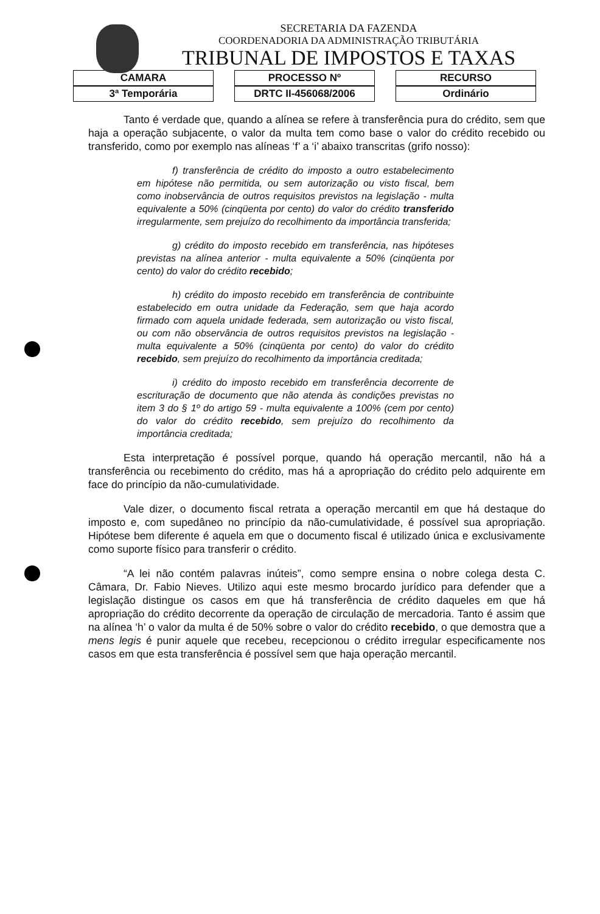SECRETARIA DA FAZENDA
COORDENADORIA DA ADMINISTRAÇÃO TRIBUTÁRIA
TRIBUNAL DE IMPOSTOS E TAXAS
| CAMARA | PROCESSO Nº | RECURSO |
| 3ª Temporária | DRTC II-456068/2006 | Ordinário |
Tanto é verdade que, quando a alínea se refere à transferência pura do crédito, sem que haja a operação subjacente, o valor da multa tem como base o valor do crédito recebido ou transferido, como por exemplo nas alíneas ‘f’ a ‘i’ abaixo transcritas (grifo nosso):
f) transferência de crédito do imposto a outro estabelecimento em hipótese não permitida, ou sem autorização ou visto fiscal, bem como inobservância de outros requisitos previstos na legislação - multa equivalente a 50% (cinqüenta por cento) do valor do crédito transferido irregularmente, sem prejuízo do recolhimento da importância transferida;
g) crédito do imposto recebido em transferência, nas hipóteses previstas na alínea anterior - multa equivalente a 50% (cinqüenta por cento) do valor do crédito recebido;
h) crédito do imposto recebido em transferência de contribuinte estabelecido em outra unidade da Federação, sem que haja acordo firmado com aquela unidade federada, sem autorização ou visto fiscal, ou com não observância de outros requisitos previstos na legislação - multa equivalente a 50% (cinqüenta por cento) do valor do crédito recebido, sem prejuízo do recolhimento da importância creditada;
i) crédito do imposto recebido em transferência decorrente de escrituração de documento que não atenda às condições previstas no item 3 do § 1º do artigo 59 - multa equivalente a 100% (cem por cento) do valor do crédito recebido, sem prejuízo do recolhimento da importância creditada;
Esta interpretação é possível porque, quando há operação mercantil, não há a transferência ou recebimento do crédito, mas há a apropriação do crédito pelo adquirente em face do princípio da não-cumulatividade.
Vale dizer, o documento fiscal retrata a operação mercantil em que há destaque do imposto e, com supedâneo no princípio da não-cumulatividade, é possível sua apropriação. Hipótese bem diferente é aquela em que o documento fiscal é utilizado única e exclusivamente como suporte físico para transferir o crédito.
“A lei não contém palavras inúteis”, como sempre ensina o nobre colega desta C. Câmara, Dr. Fabio Nieves. Utilizo aqui este mesmo brocardo jurídico para defender que a legislação distingue os casos em que há transferência de crédito daqueles em que há apropriação do crédito decorrente da operação de circulação de mercadoria. Tanto é assim que na alínea ‘h’ o valor da multa é de 50% sobre o valor do crédito recebido, o que demostra que a mens legis é punir aquele que recebeu, recepcionou o crédito irregular especificamente nos casos em que esta transferência é possível sem que haja operação mercantil.